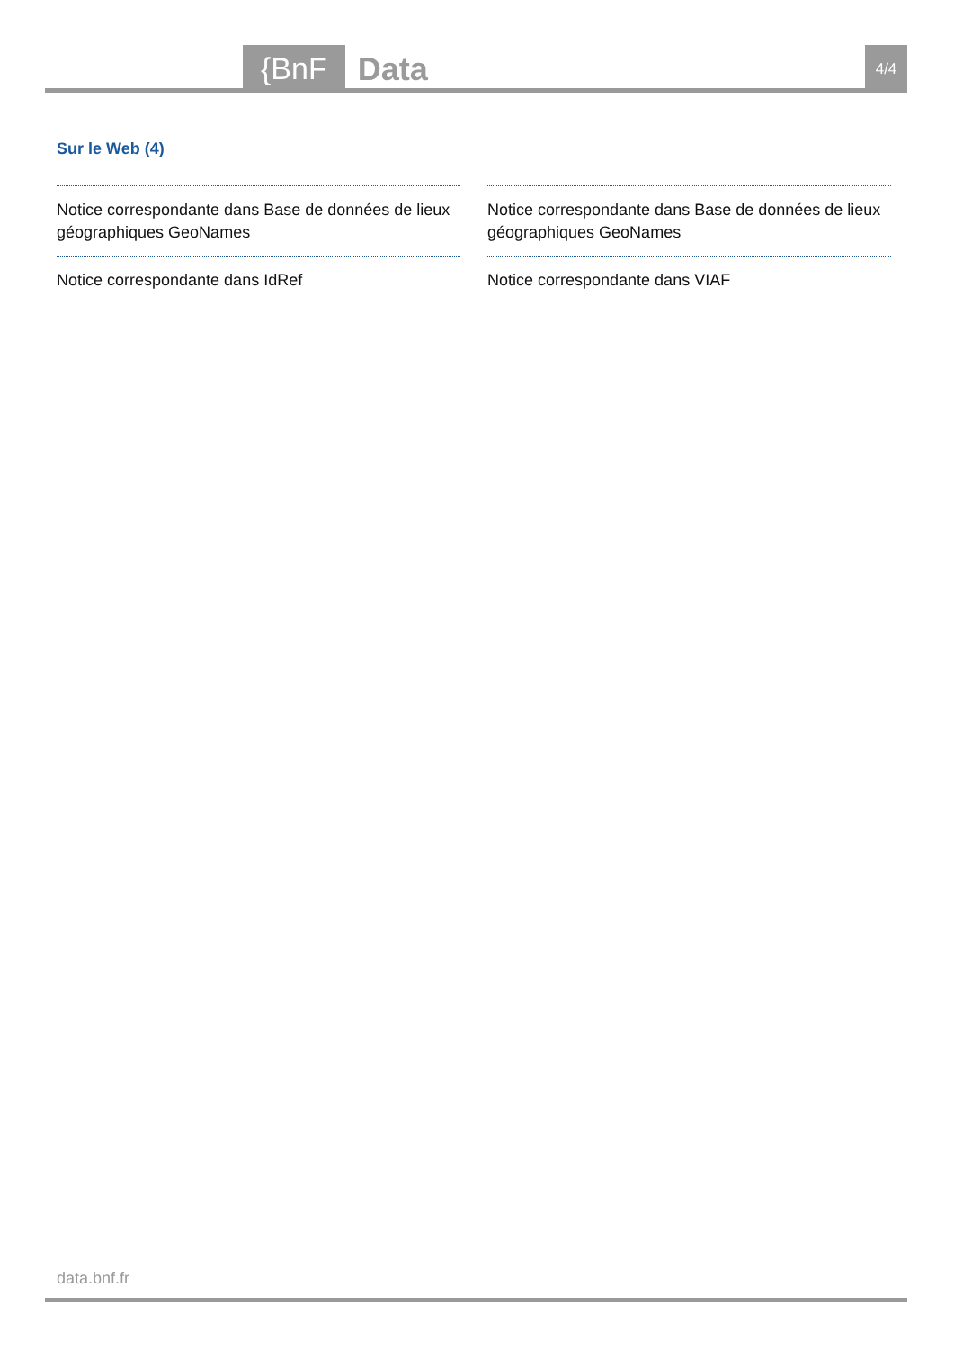{BnF Data 4/4
Sur le Web (4)
Notice correspondante dans Base de données de lieux géographiques GeoNames
Notice correspondante dans Base de données de lieux géographiques GeoNames
Notice correspondante dans IdRef
Notice correspondante dans VIAF
data.bnf.fr